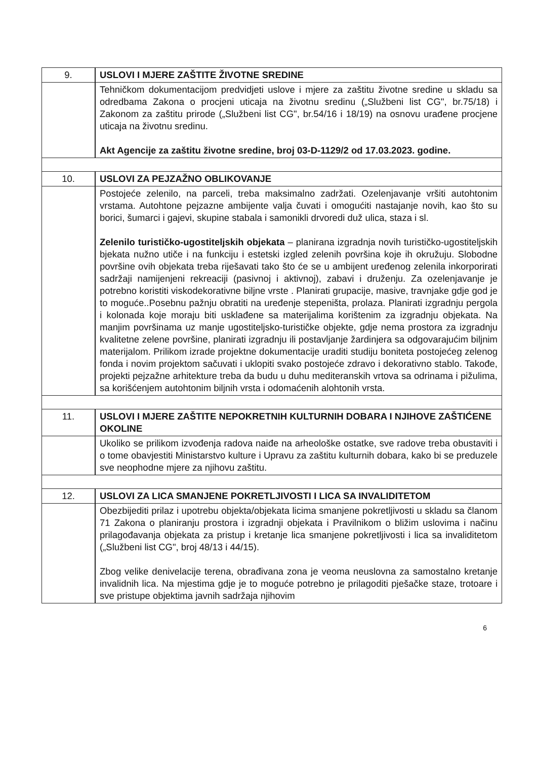| 9. | USLOVI I MJERE ZAŠTITE ŽIVOTNE SREDINE |
| | Tehničkom dokumentacijom predvidjeti uslove i mjere za zaštitu životne sredine u skladu sa odredbama Zakona o procjeni uticaja na životnu sredinu („Službeni list CG", br.75/18) i Zakonom za zaštitu prirode („Službeni list CG", br.54/16 i 18/19) na osnovu urađene procjene uticaja na životnu sredinu. Akt Agencije za zaštitu životne sredine, broj 03-D-1129/2 od 17.03.2023. godine. |
| 10. | USLOVI ZA PEJZAŽNO OBLIKOVANJE |
| | Postojeće zelenilo, na parceli, treba maksimalno zadržati. Ozelenjavanje vršiti autohtonim vrstama. Autohtone pejzazne ambijente valja čuvati i omogućiti nastajanje novih, kao što su borici, šumarci i gajevi, skupine stabala i samonikli drvoredi duž ulica, staza i sl. Zelenilo turističko-ugostiteljskih objekata – planirana izgradnja novih turističko-ugostiteljskih bjekata nužno utiče i na funkciju i estetski izgled zelenih površina koje ih okružuju. Slobodne površine ovih objekata treba riješavati tako što će se u ambijent uređenog zelenila inkorporirati sadržaji namijenjeni rekreaciji (pasivnoj i aktivnoj), zabavi i druženju. Za ozelenjavanje je potrebno koristiti viskodekorativne biljne vrste . Planirati grupacije, masive, travnjake gdje god je to moguće..Posebnu pažnju obratiti na uređenje stepeništa, prolaza. Planirati izgradnju pergola i kolonada koje moraju biti usklađene sa materijalima korištenim za izgradnju objekata. Na manjim površinama uz manje ugostiteljsko-turističke objekte, gdje nema prostora za izgradnju kvalitetne zelene površine, planirati izgradnju ili postavljanje žardinjera sa odgovarajućim biljnim materijalom. Prilikom izrade projektne dokumentacije uraditi studiju boniteta postojećeg zelenog fonda i novim projektom sačuvati i uklopiti svako postojeće zdravo i dekorativno stablo. Takođe, projekti pejzažne arhitekture treba da budu u duhu mediteranskih vrtova sa odrinama i pižulima, sa korišćenjem autohtonim biljnih vrsta i odomaćenih alohtonih vrsta. |
| 11. | USLOVI I MJERE ZAŠTITE NEPOKRETNIH KULTURNIH DOBARA I NJIHOVE ZAŠTIĆENE OKOLINE |
| | Ukoliko se prilikom izvođenja radova naiđe na arheološke ostatke, sve radove treba obustaviti i o tome obavjestiti Ministarstvo kulture i Upravu za zaštitu kulturnih dobara, kako bi se preduzele sve neophodne mjere za njihovu zaštitu. |
| 12. | USLOVI ZA LICA SMANJENE POKRETLJIVOSTI I LICA SA INVALIDITETOM |
| | Obezbijediti prilaz i upotrebu objekta/objekata licima smanjene pokretljivosti u skladu sa članom 71 Zakona o planiranju prostora i izgradnji objekata i Pravilnikom o bližim uslovima i načinu prilagođavanja objekata za pristup i kretanje lica smanjene pokretljivosti i lica sa invaliditetom („Službeni list CG", broj 48/13 i 44/15). Zbog velike denivelacije terena, obrađivana zona je veoma neuslovna za samostalno kretanje invalidnih lica. Na mjestima gdje je to moguće potrebno je prilagoditi pješačke staze, trotoare i sve pristupe objektima javnih sadržaja njihovim |
6